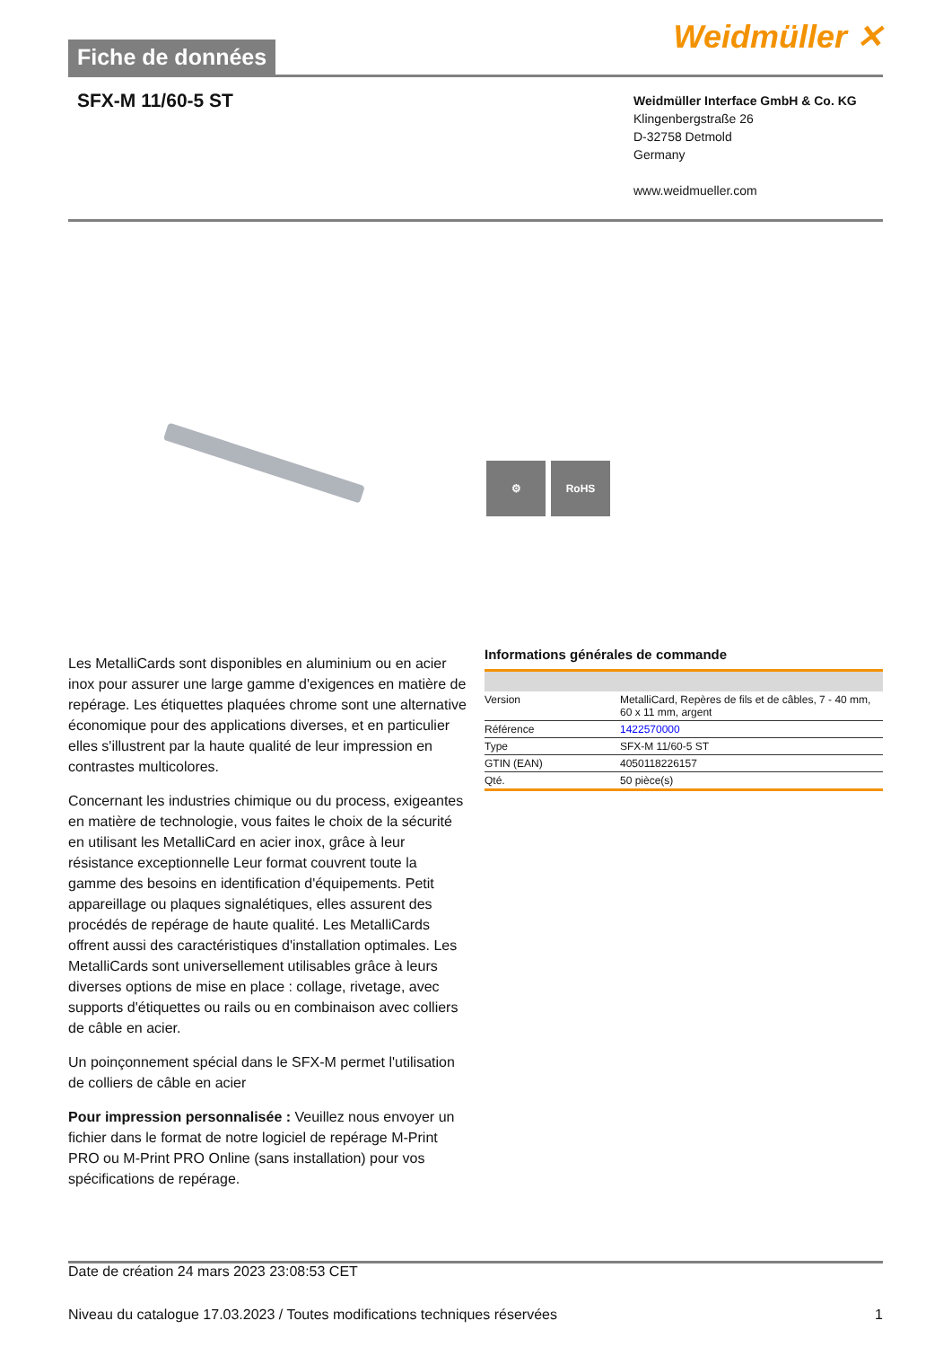Fiche de données
Weidmüller ✕
SFX-M 11/60-5 ST
Weidmüller Interface GmbH & Co. KG
Klingenbergstraße 26
D-32758 Detmold
Germany
www.weidmueller.com
⚙ RoHS
Les MetalliCards sont disponibles en aluminium ou en acier inox pour assurer une large gamme d'exigences en matière de repérage. Les étiquettes plaquées chrome sont une alternative économique pour des applications diverses, et en particulier elles s'illustrent par la haute qualité de leur impression en contrastes multicolores.
Concernant les industries chimique ou du process, exigeantes en matière de technologie, vous faites le choix de la sécurité en utilisant les MetalliCard en acier inox, grâce à leur résistance exceptionnelle Leur format couvrent toute la gamme des besoins en identification d'équipements. Petit appareillage ou plaques signalétiques, elles assurent des procédés de repérage de haute qualité. Les MetalliCards offrent aussi des caractéristiques d'installation optimales. Les MetalliCards sont universellement utilisables grâce à leurs diverses options de mise en place : collage, rivetage, avec supports d'étiquettes ou rails ou en combinaison avec colliers de câble en acier.
Un poinçonnement spécial dans le SFX-M permet l'utilisation de colliers de câble en acier
Pour impression personnalisée : Veuillez nous envoyer un fichier dans le format de notre logiciel de repérage M-Print PRO ou M-Print PRO Online (sans installation) pour vos spécifications de repérage.
Informations générales de commande
| Version | MetalliCard, Repères de fils et de câbles, 7 - 40 mm, 60 x 11 mm, argent |
| Référence | 1422570000 |
| Type | SFX-M 11/60-5 ST |
| GTIN (EAN) | 4050118226157 |
| Qté. | 50 pièce(s) |
Date de création 24 mars 2023 23:08:53 CET
Niveau du catalogue 17.03.2023 / Toutes modifications techniques réservées 1